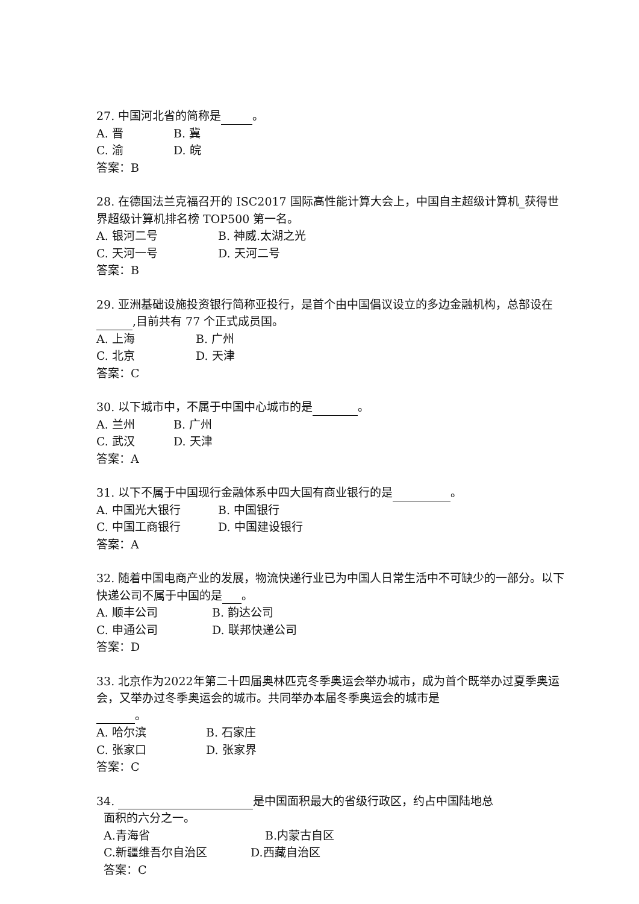27. 中国河北省的简称是 。
A. 晋 B. 冀
C. 渝 D. 皖
答案：B
28. 在德国法兰克福召开的 ISC2017 国际高性能计算大会上，中国自主超级计算机_获得世界超级计算机排名榜 TOP500 第一名。
A. 银河二号 B. 神威.太湖之光
C. 天河一号 D. 天河二号
答案：B
29. 亚洲基础设施投资银行简称亚投行，是首个由中国倡议设立的多边金融机构，总部设在 ,目前共有 77 个正式成员国。
A. 上海 B. 广州
C. 北京 D. 天津
答案：C
30. 以下城市中，不属于中国中心城市的是 。
A. 兰州 B. 广州
C. 武汉 D. 天津
答案：A
31. 以下不属于中国现行金融体系中四大国有商业银行的是 。
A. 中国光大银行 B. 中国银行
C. 中国工商银行 D. 中国建设银行
答案：A
32. 随着中国电商产业的发展，物流快递行业已为中国人日常生活中不可缺少的一部分。以下快递公司不属于中国的是 。
A. 顺丰公司 B. 韵达公司
C. 申通公司 D. 联邦快递公司
答案：D
33. 北京作为2022年第二十四届奥林匹克冬季奥运会举办城市，成为首个既举办过夏季奥运会，又举办过冬季奥运会的城市。共同举办本届冬季奥运会的城市是
。
A. 哈尔滨 B. 石家庄
C. 张家口 D. 张家界
答案：C
34. 是中国面积最大的省级行政区，约占中国陆地总
面积的六分之一。
A.青海省 B.内蒙古自区
C.新疆维吾尔自治区 D.西藏自治区
答案：C